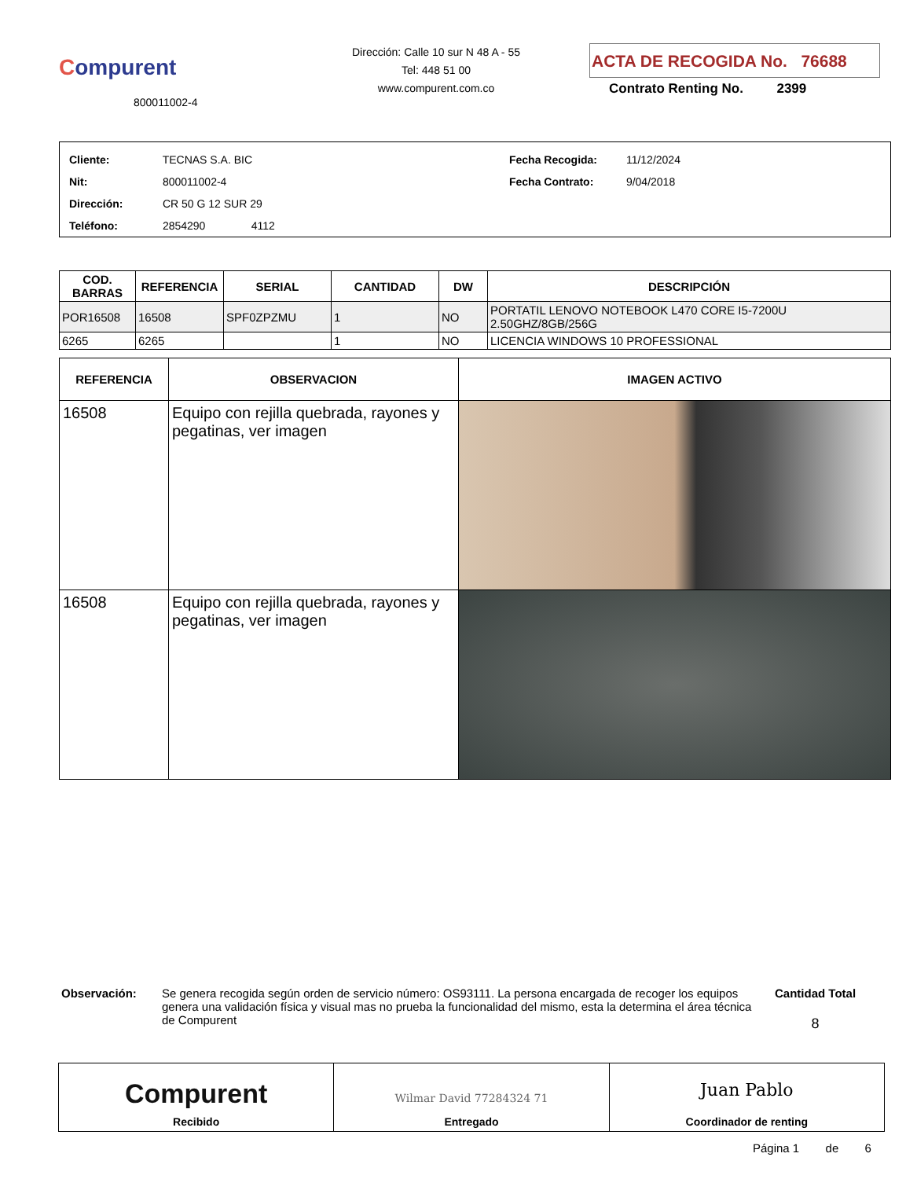Compurent
800011002-4
Dirección: Calle 10 sur N 48 A - 55
Tel: 448 51 00
www.compurent.com.co
ACTA DE RECOGIDA No. 76688
Contrato Renting No. 2399
Cliente: TECNAS S.A. BIC
Nit: 800011002-4
Dirección: CR 50 G 12 SUR 29
Teléfono: 2854290 4112
Fecha Recogida: 11/12/2024
Fecha Contrato: 9/04/2018
| COD. BARRAS | REFERENCIA | SERIAL | CANTIDAD | DW | DESCRIPCIÓN |
| --- | --- | --- | --- | --- | --- |
| POR16508 | 16508 | SPF0ZPZMU | 1 | NO | PORTATIL LENOVO NOTEBOOK L470 CORE I5-7200U 2.50GHZ/8GB/256G |
| 6265 | 6265 | | 1 | NO | LICENCIA WINDOWS 10 PROFESSIONAL |
| REFERENCIA | OBSERVACION | IMAGEN ACTIVO |
| --- | --- | --- |
| 16508 | Equipo con rejilla quebrada, rayones y pegatinas, ver imagen | |
| 16508 | Equipo con rejilla quebrada, rayones y pegatinas, ver imagen | |
Observación: Se genera recogida según orden de servicio número: OS93111. La persona encargada de recoger los equipos genera una validación física y visual mas no prueba la funcionalidad del mismo, esta la determina el área técnica de Compurent
Cantidad Total
8
Compurent
Recibido
Wilmar David 77284324 71
Entregado
Juan Pablo
Coordinador de renting
Página 1 de 6